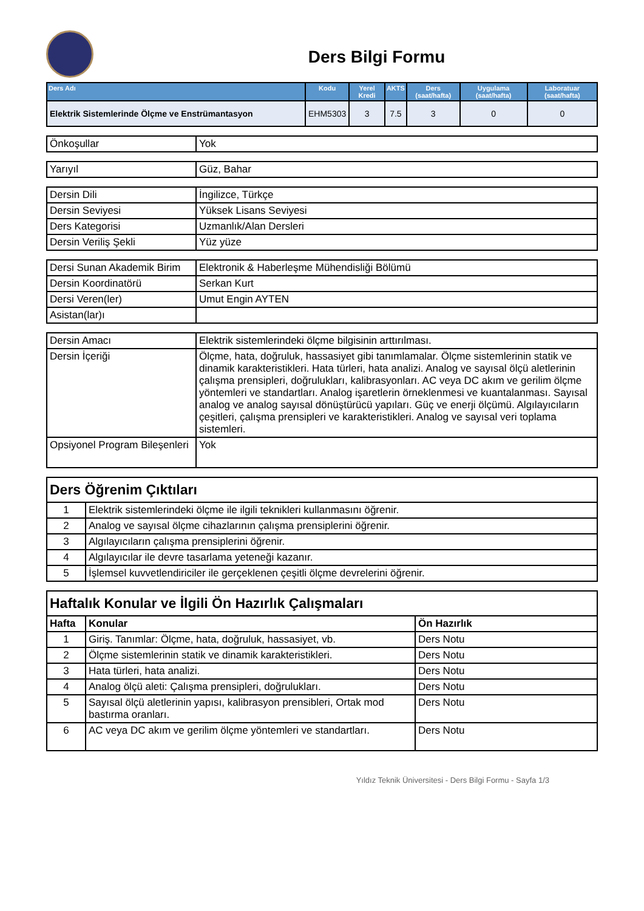Ders Bilgi Formu
| Ders Adı | Kodu | Yerel Kredi | AKTS | Ders (saat/hafta) | Uygulama (saat/hafta) | Laboratuar (saat/hafta) |
| --- | --- | --- | --- | --- | --- | --- |
| Elektrik Sistemlerinde Ölçme ve Enstrümantasyon | EHM5303 | 3 | 7.5 | 3 | 0 | 0 |
| Önkoşullar | Yok |
| Yarıyıl | Güz, Bahar |
| Dersin Dili | İngilizce, Türkçe |
| Dersin Seviyesi | Yüksek Lisans Seviyesi |
| Ders Kategorisi | Uzmanlık/Alan Dersleri |
| Dersin Veriliş Şekli | Yüz yüze |
| Dersi Sunan Akademik Birim | Elektronik & Haberleşme Mühendisliği Bölümü |
| Dersin Koordinatörü | Serkan Kurt |
| Dersi Veren(ler) | Umut Engin AYTEN |
| Asistan(lar)ı | |
| Dersin Amacı | Elektrik sistemlerindeki ölçme bilgisinin arttırılması. |
| Dersin İçeriği | Ölçme, hata, doğruluk, hassasiyet gibi tanımlamalar. Ölçme sistemlerinin statik ve dinamik karakteristikleri. Hata türleri, hata analizi. Analog ve sayısal ölçü aletlerinin çalışma prensipleri, doğrulukları, kalibrasyonları. AC veya DC akım ve gerilim ölçme yöntemleri ve standartları. Analog işaretlerin örneklenmesi ve kuantalanması. Sayısal analog ve analog sayısal dönüştürücü yapıları. Güç ve enerji ölçümü. Algılayıcıların çeşitleri, çalışma prensipleri ve karakteristikleri. Analog ve sayısal veri toplama sistemleri. |
| Opsiyonel Program Bileşenleri | Yok |
| Ders Öğrenim Çıktıları | |
| 1 | Elektrik sistemlerindeki ölçme ile ilgili teknikleri kullanmasını öğrenir. |
| 2 | Analog ve sayısal ölçme cihazlarının çalışma prensiplerini öğrenir. |
| 3 | Algılayıcıların çalışma prensiplerini öğrenir. |
| 4 | Algılayıcılar ile devre tasarlama yeteneği kazanır. |
| 5 | İşlemsel kuvvetlendiriciler ile gerçeklenen çeşitli ölçme devrelerini öğrenir. |
| Haftalık Konular ve İlgili Ön Hazırlık Çalışmaları | | |
| Hafta | Konular | Ön Hazırlık |
| 1 | Giriş. Tanımlar: Ölçme, hata, doğruluk, hassasiyet, vb. | Ders Notu |
| 2 | Ölçme sistemlerinin statik ve dinamik karakteristikleri. | Ders Notu |
| 3 | Hata türleri, hata analizi. | Ders Notu |
| 4 | Analog ölçü aleti: Çalışma prensipleri, doğrulukları. | Ders Notu |
| 5 | Sayısal ölçü aletlerinin yapısı, kalibrasyon prensibleri, Ortak mod bastırma oranları. | Ders Notu |
| 6 | AC veya DC akım ve gerilim ölçme yöntemleri ve standartları. | Ders Notu |
Yıldız Teknik Üniversitesi - Ders Bilgi Formu - Sayfa 1/3